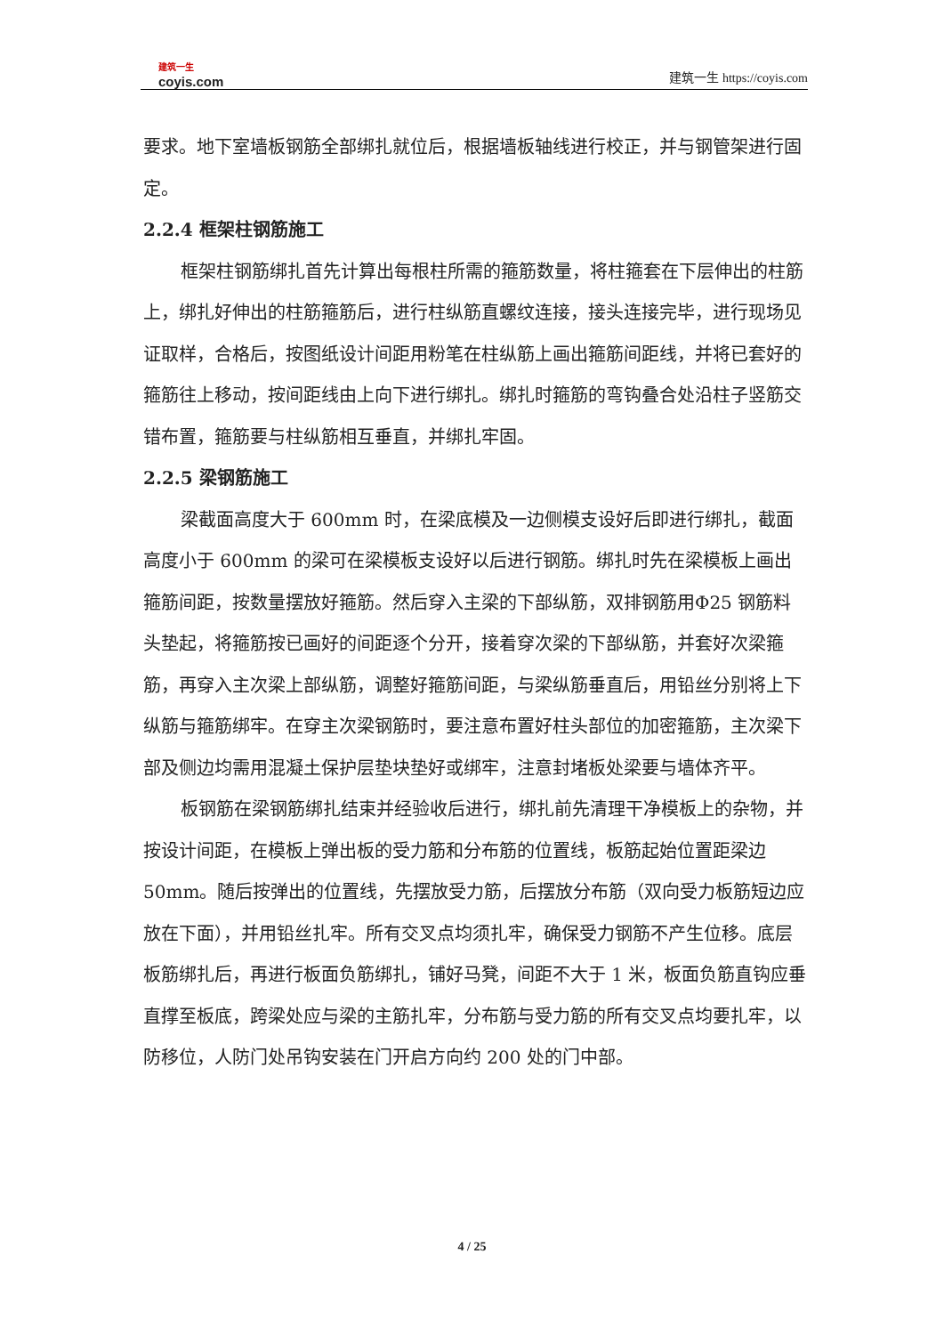建筑一生
coyis.com
建筑一生 https://coyis.com
要求。地下室墙板钢筋全部绑扎就位后，根据墙板轴线进行校正，并与钢管架进行固定。
2.2.4 框架柱钢筋施工
框架柱钢筋绑扎首先计算出每根柱所需的箍筋数量，将柱箍套在下层伸出的柱筋上，绑扎好伸出的柱筋箍筋后，进行柱纵筋直螺纹连接，接头连接完毕，进行现场见证取样，合格后，按图纸设计间距用粉笔在柱纵筋上画出箍筋间距线，并将已套好的箍筋往上移动，按间距线由上向下进行绑扎。绑扎时箍筋的弯钩叠合处沿柱子竖筋交错布置，箍筋要与柱纵筋相互垂直，并绑扎牢固。
2.2.5 梁钢筋施工
梁截面高度大于 600mm 时，在梁底模及一边侧模支设好后即进行绑扎，截面高度小于 600mm 的梁可在梁模板支设好以后进行钢筋。绑扎时先在梁模板上画出箍筋间距，按数量摆放好箍筋。然后穿入主梁的下部纵筋，双排钢筋用Φ25 钢筋料头垫起，将箍筋按已画好的间距逐个分开，接着穿次梁的下部纵筋，并套好次梁箍筋，再穿入主次梁上部纵筋，调整好箍筋间距，与梁纵筋垂直后，用铅丝分别将上下纵筋与箍筋绑牢。在穿主次梁钢筋时，要注意布置好柱头部位的加密箍筋，主次梁下部及侧边均需用混凝土保护层垫块垫好或绑牢，注意封堵板处梁要与墙体齐平。
板钢筋在梁钢筋绑扎结束并经验收后进行，绑扎前先清理干净模板上的杂物，并按设计间距，在模板上弹出板的受力筋和分布筋的位置线，板筋起始位置距梁边 50mm。随后按弹出的位置线，先摆放受力筋，后摆放分布筋（双向受力板筋短边应放在下面），并用铅丝扎牢。所有交叉点均须扎牢，确保受力钢筋不产生位移。底层板筋绑扎后，再进行板面负筋绑扎，铺好马凳，间距不大于 1 米，板面负筋直钩应垂直撑至板底，跨梁处应与梁的主筋扎牢，分布筋与受力筋的所有交叉点均要扎牢，以防移位，人防门处吊钩安装在门开启方向约 200 处的门中部。
4 / 25